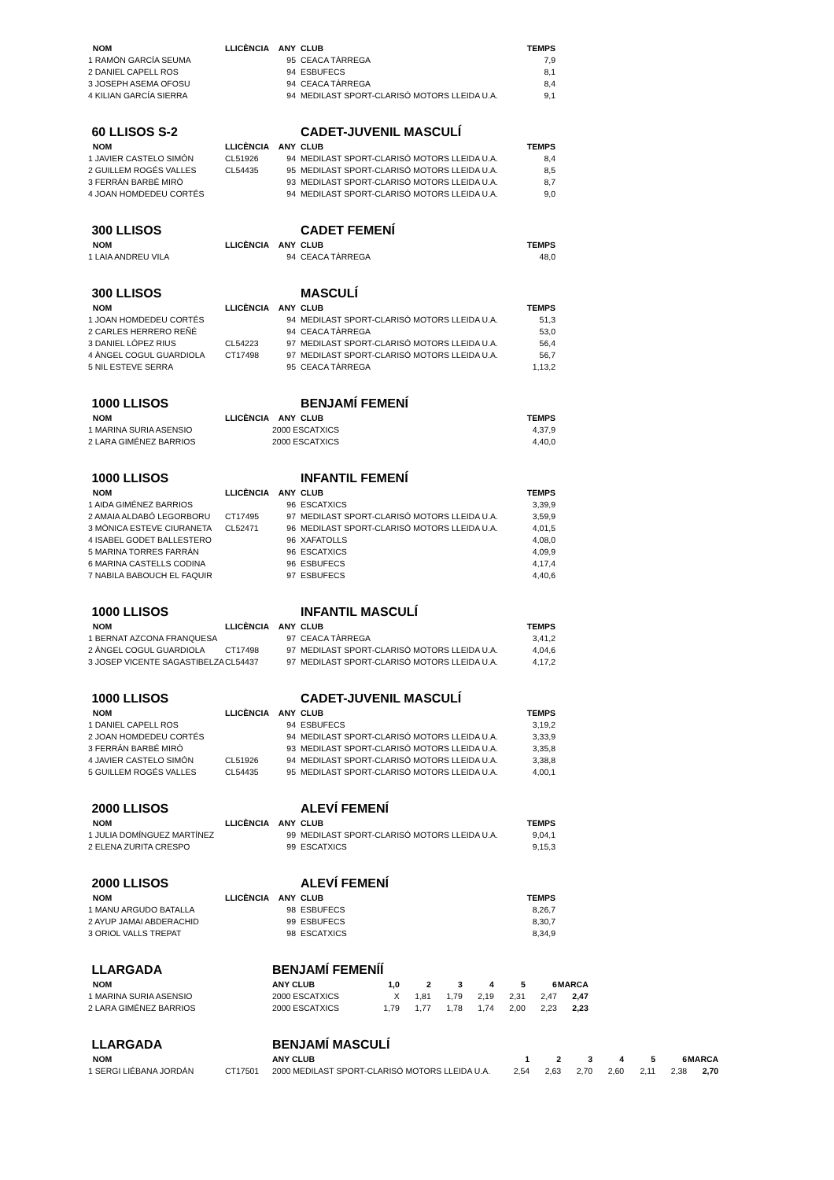| NOM | LLICÈNCIA | ANY | CLUB | TEMPS |
| --- | --- | --- | --- | --- |
| 1 RAMÓN GARCÍA SEUMA | | 95 | CEACA TÀRREGA | 7,9 |
| 2 DANIEL CAPELL ROS | | 94 | ESBUFECS | 8,1 |
| 3 JOSEPH ASEMA OFOSU | | 94 | CEACA TÀRREGA | 8,4 |
| 4 KILIAN GARCÍA SIERRA | | 94 | MEDILAST SPORT-CLARISÓ MOTORS LLEIDA U.A. | 9,1 |
| 60 LLISOS S-2 | | | CADET-JUVENIL MASCULÍ | |
| NOM | LLICÈNCIA | ANY | CLUB | TEMPS |
| 1 JAVIER CASTELO SIMÓN | CL51926 | 94 | MEDILAST SPORT-CLARISÓ MOTORS LLEIDA U.A. | 8,4 |
| 2 GUILLEM ROGÉS VALLES | CL54435 | 95 | MEDILAST SPORT-CLARISÓ MOTORS LLEIDA U.A. | 8,5 |
| 3 FERRÁN BARBÉ MIRÓ | | 93 | MEDILAST SPORT-CLARISÓ MOTORS LLEIDA U.A. | 8,7 |
| 4 JOAN HOMDEDEU CORTÉS | | 94 | MEDILAST SPORT-CLARISÓ MOTORS LLEIDA U.A. | 9,0 |
| 300 LLISOS | | | CADET FEMENÍ | |
| NOM | LLICÈNCIA | ANY | CLUB | TEMPS |
| 1 LAIA ANDREU VILA | | 94 | CEACA TÀRREGA | 48,0 |
| 300 LLISOS | | | MASCULÍ | |
| NOM | LLICÈNCIA | ANY | CLUB | TEMPS |
| 1 JOAN HOMDEDEU CORTÉS | | 94 | MEDILAST SPORT-CLARISÓ MOTORS LLEIDA U.A. | 51,3 |
| 2 CARLES HERRERO REÑÉ | | 94 | CEACA TÀRREGA | 53,0 |
| 3 DANIEL LÓPEZ RIUS | CL54223 | 97 | MEDILAST SPORT-CLARISÓ MOTORS LLEIDA U.A. | 56,4 |
| 4 ÀNGEL COGUL GUARDIOLA | CT17498 | 97 | MEDILAST SPORT-CLARISÓ MOTORS LLEIDA U.A. | 56,7 |
| 5 NIL ESTEVE SERRA | | 95 | CEACA TÀRREGA | 1,13,2 |
| 1000 LLISOS | | | BENJAMÍ FEMENÍ | |
| NOM | LLICÈNCIA | ANY | CLUB | TEMPS |
| 1 MARINA SURIA ASENSIO | | 2000 ESCATXICS | | 4,37,9 |
| 2 LARA GIMÉNEZ BARRIOS | | 2000 ESCATXICS | | 4,40,0 |
| 1000 LLISOS | | | INFANTIL FEMENÍ | |
| NOM | LLICÈNCIA | ANY | CLUB | TEMPS |
| 1 AIDA GIMÉNEZ BARRIOS | | 96 | ESCATXICS | 3,39,9 |
| 2 AMAIA ALDABÓ LEGORBORU | CT17495 | 97 | MEDILAST SPORT-CLARISÓ MOTORS LLEIDA U.A. | 3,59,9 |
| 3 MÒNICA ESTEVE CIURANETA | CL52471 | 96 | MEDILAST SPORT-CLARISÓ MOTORS LLEIDA U.A. | 4,01,5 |
| 4 ISABEL GODET BALLESTERO | | 96 | XAFATOLLS | 4,08,0 |
| 5 MARINA TORRES FARRÁN | | 96 | ESCATXICS | 4,09,9 |
| 6 MARINA CASTELLS CODINA | | 96 | ESBUFECS | 4,17,4 |
| 7 NABILA BABOUCH EL FAQUIR | | 97 | ESBUFECS | 4,40,6 |
| 1000 LLISOS | | | INFANTIL MASCULÍ | |
| NOM | LLICÈNCIA | ANY | CLUB | TEMPS |
| 1 BERNAT AZCONA FRANQUESA | | 97 | CEACA TÀRREGA | 3,41,2 |
| 2 ÀNGEL COGUL GUARDIOLA | CT17498 | 97 | MEDILAST SPORT-CLARISÓ MOTORS LLEIDA U.A. | 4,04,6 |
| 3 JOSEP VICENTE SAGASTIBELZA | CL54437 | 97 | MEDILAST SPORT-CLARISÓ MOTORS LLEIDA U.A. | 4,17,2 |
| 1000 LLISOS | | | CADET-JUVENIL MASCULÍ | |
| NOM | LLICÈNCIA | ANY | CLUB | TEMPS |
| 1 DANIEL CAPELL ROS | | 94 | ESBUFECS | 3,19,2 |
| 2 JOAN HOMDEDEU CORTÉS | | 94 | MEDILAST SPORT-CLARISÓ MOTORS LLEIDA U.A. | 3,33,9 |
| 3 FERRÁN BARBÉ MIRÓ | | 93 | MEDILAST SPORT-CLARISÓ MOTORS LLEIDA U.A. | 3,35,8 |
| 4 JAVIER CASTELO SIMÓN | CL51926 | 94 | MEDILAST SPORT-CLARISÓ MOTORS LLEIDA U.A. | 3,38,8 |
| 5 GUILLEM ROGÉS VALLES | CL54435 | 95 | MEDILAST SPORT-CLARISÓ MOTORS LLEIDA U.A. | 4,00,1 |
| 2000 LLISOS | | | ALEVÍ FEMENÍ | |
| NOM | LLICÈNCIA | ANY | CLUB | TEMPS |
| 1 JULIA DOMÍNGUEZ MARTÍNEZ | | 99 | MEDILAST SPORT-CLARISÓ MOTORS LLEIDA U.A. | 9,04,1 |
| 2 ELENA ZURITA CRESPO | | 99 | ESCATXICS | 9,15,3 |
| 2000 LLISOS | | | ALEVÍ FEMENÍ | |
| NOM | LLICÈNCIA | ANY | CLUB | TEMPS |
| 1 MANU ARGUDO BATALLA | | 98 | ESBUFECS | 8,26,7 |
| 2 AYUP JAMAI ABDERACHID | | 99 | ESBUFECS | 8,30,7 |
| 3 ORIOL VALLS TREPAT | | 98 | ESCATXICS | 8,34,9 |
| LLARGADA | | BENJAMÍ FEMENÍÍ | | | | | | | |
| NOM | | ANY CLUB | 1,0 | 2 | 3 | 4 | 5 | 6 | MARCA |
| 1 MARINA SURIA ASENSIO | | 2000 ESCATXICS | X | 1,81 | 1,79 | 2,19 | 2,31 | 2,47 | 2,47 |
| 2 LARA GIMÉNEZ BARRIOS | | 2000 ESCATXICS | 1,79 | 1,77 | 1,78 | 1,74 | 2,00 | 2,23 | 2,23 |
| LLARGADA | | BENJAMÍ MASCULÍ | | | | | | | |
| NOM | | ANY CLUB | 1 | 2 | 3 | 4 | 5 | 6 | MARCA |
| 1 SERGI LIÉBANA JORDÁN | CT17501 | 2000 MEDILAST SPORT-CLARISÓ MOTORS LLEIDA U.A. | 2,54 | 2,63 | 2,70 | 2,60 | 2,11 | 2,38 | 2,70 |